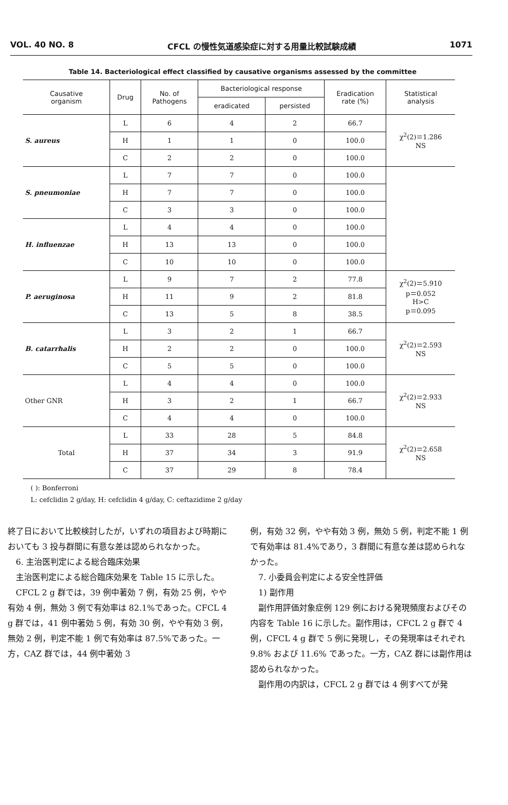VOL. 40 NO. 8 CFCL の慢性気道感染症に対する用量比較試験成績 1071
Table 14. Bacteriological effect classified by causative organisms assessed by the committee
| Causative organism | Drug | No. of Pathogens | Bacteriological response | | Eradication rate (%) | Statistical analysis |
| --- | --- | --- | --- | --- | --- | --- |
| | | | eradicated | persisted | | |
| S. aureus | L | 6 | 4 | 2 | 66.7 | χ<sup>2</sup>(2)＝1.286 NS |
| | H | 1 | 1 | 0 | 100.0 | |
| | C | 2 | 2 | 0 | 100.0 | |
| S. pneumoniae | L | 7 | 7 | 0 | 100.0 | |
| | H | 7 | 7 | 0 | 100.0 | |
| | C | 3 | 3 | 0 | 100.0 | |
| H. influenzae | L | 4 | 4 | 0 | 100.0 | |
| | H | 13 | 13 | 0 | 100.0 | |
| | C | 10 | 10 | 0 | 100.0 | |
| P. aeruginosa | L | 9 | 7 | 2 | 77.8 | χ<sup>2</sup>(2)＝5.910 p＝0.052 H>C p＝0.095 |
| | H | 11 | 9 | 2 | 81.8 | |
| | C | 13 | 5 | 8 | 38.5 | |
| B. catarrhalis | L | 3 | 2 | 1 | 66.7 | χ<sup>2</sup>(2)＝2.593 NS |
| | H | 2 | 2 | 0 | 100.0 | |
| | C | 5 | 5 | 0 | 100.0 | |
| Other GNR | L | 4 | 4 | 0 | 100.0 | χ<sup>2</sup>(2)＝2.933 NS |
| | H | 3 | 2 | 1 | 66.7 | |
| | C | 4 | 4 | 0 | 100.0 | |
| Total | L | 33 | 28 | 5 | 84.8 | χ<sup>2</sup>(2)＝2.658 NS |
| | H | 37 | 34 | 3 | 91.9 | |
| | C | 37 | 29 | 8 | 78.4 | |
( ): Bonferroni
L: cefclidin 2 g/day, H: cefclidin 4 g/day, C: ceftazidime 2 g/day
終了日において比較検討したが，いずれの項目および時期においても 3 投与群間に有意な差は認められなかった。
　6. 主治医判定による総合臨床効果
　主治医判定による総合臨床効果を Table 15 に示した。
　CFCL 2 g 群では，39 例中著効 7 例，有効 25 例，やや有効 4 例，無効 3 例で有効率は 82.1%であった。CFCL 4 g 群では，41 例中著効 5 例，有効 30 例，やや有効 3 例，無効 2 例，判定不能 1 例で有効率は 87.5%であった。一方，CAZ 群では，44 例中著効 3
例，有効 32 例，やや有効 3 例，無効 5 例，判定不能 1 例で有効率は 81.4%であり，3 群間に有意な差は認められなかった。
　7. 小委員会判定による安全性評価
　1) 副作用
　副作用評価対象症例 129 例における発現頻度およびその内容を Table 16 に示した。副作用は，CFCL 2 g 群で 4 例，CFCL 4 g 群で 5 例に発現し，その発現率はそれぞれ 9.8% および 11.6% であった。一方，CAZ 群には副作用は認められなかった。
　副作用の内訳は，CFCL 2 g 群では 4 例すべてが発